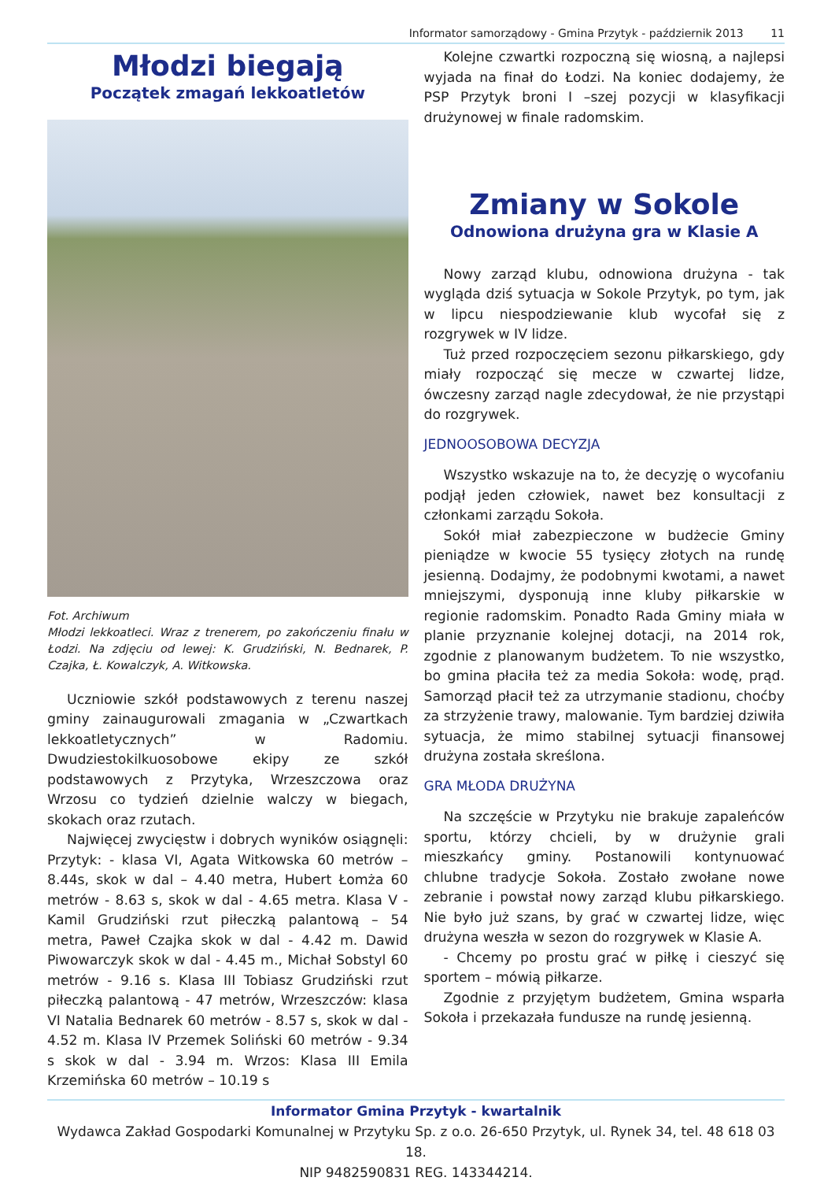Informator samorządowy - Gmina Przytyk - październik 2013 11
Młodzi biegają
Początek zmagań lekkoatletów
Fot. Archiwum
Młodzi lekkoatleci. Wraz z trenerem, po zakończeniu finału w Łodzi. Na zdjęciu od lewej: K. Grudziński, N. Bednarek, P. Czajka, Ł. Kowalczyk, A. Witkowska.
Uczniowie szkół podstawowych z terenu naszej gminy zainaugurowali zmagania w „Czwartkach lekkoatletycznych” w Radomiu. Dwudziestokilkuosobowe ekipy ze szkół podstawowych z Przytyka, Wrzeszczowa oraz Wrzosu co tydzień dzielnie walczy w biegach, skokach oraz rzutach.
Najwięcej zwycięstw i dobrych wyników osiągnęli: Przytyk: - klasa VI, Agata Witkowska 60 metrów – 8.44s, skok w dal – 4.40 metra, Hubert Łomża 60 metrów - 8.63 s, skok w dal - 4.65 metra. Klasa V - Kamil Grudziński rzut piłeczką palantową – 54 metra, Paweł Czajka skok w dal - 4.42 m. Dawid Piwowarczyk skok w dal - 4.45 m., Michał Sobstyl 60 metrów - 9.16 s. Klasa III Tobiasz Grudziński rzut piłeczką palantową - 47 metrów, Wrzeszczów: klasa VI Natalia Bednarek 60 metrów - 8.57 s, skok w dal - 4.52 m. Klasa IV Przemek Soliński 60 metrów - 9.34 s skok w dal - 3.94 m. Wrzos: Klasa III Emila Krzemińska 60 metrów – 10.19 s
Kolejne czwartki rozpoczną się wiosną, a najlepsi wyjada na finał do Łodzi. Na koniec dodajemy, że PSP Przytyk broni I –szej pozycji w klasyfikacji drużynowej w finale radomskim.
Zmiany w Sokole
Odnowiona drużyna gra w Klasie A
Nowy zarząd klubu, odnowiona drużyna - tak wygląda dziś sytuacja w Sokole Przytyk, po tym, jak w lipcu niespodziewanie klub wycofał się z rozgrywek w IV lidze.
Tuż przed rozpoczęciem sezonu piłkarskiego, gdy miały rozpocząć się mecze w czwartej lidze, ówczesny zarząd nagle zdecydował, że nie przystąpi do rozgrywek.
JEDNOOSOBOWA DECYZJA
Wszystko wskazuje na to, że decyzję o wycofaniu podjął jeden człowiek, nawet bez konsultacji z członkami zarządu Sokoła.
Sokół miał zabezpieczone w budżecie Gminy pieniądze w kwocie 55 tysięcy złotych na rundę jesienną. Dodajmy, że podobnymi kwotami, a nawet mniejszymi, dysponują inne kluby piłkarskie w regionie radomskim. Ponadto Rada Gminy miała w planie przyznanie kolejnej dotacji, na 2014 rok, zgodnie z planowanym budżetem. To nie wszystko, bo gmina płaciła też za media Sokoła: wodę, prąd. Samorząd płacił też za utrzymanie stadionu, choćby za strzyżenie trawy, malowanie. Tym bardziej dziwiła sytuacja, że mimo stabilnej sytuacji finansowej drużyna została skreślona.
GRA MŁODA DRUŻYNA
Na szczęście w Przytyku nie brakuje zapaleńców sportu, którzy chcieli, by w drużynie grali mieszkańcy gminy. Postanowili kontynuować chlubne tradycje Sokoła. Zostało zwołane nowe zebranie i powstał nowy zarząd klubu piłkarskiego. Nie było już szans, by grać w czwartej lidze, więc drużyna weszła w sezon do rozgrywek w Klasie A.
- Chcemy po prostu grać w piłkę i cieszyć się sportem – mówią piłkarze.
Zgodnie z przyjętym budżetem, Gmina wsparła Sokoła i przekazała fundusze na rundę jesienną.
Informator Gmina Przytyk - kwartalnik
Wydawca Zakład Gospodarki Komunalnej w Przytyku Sp. z o.o. 26-650 Przytyk, ul. Rynek 34, tel. 48 618 03 18.
NIP 9482590831 REG. 143344214.